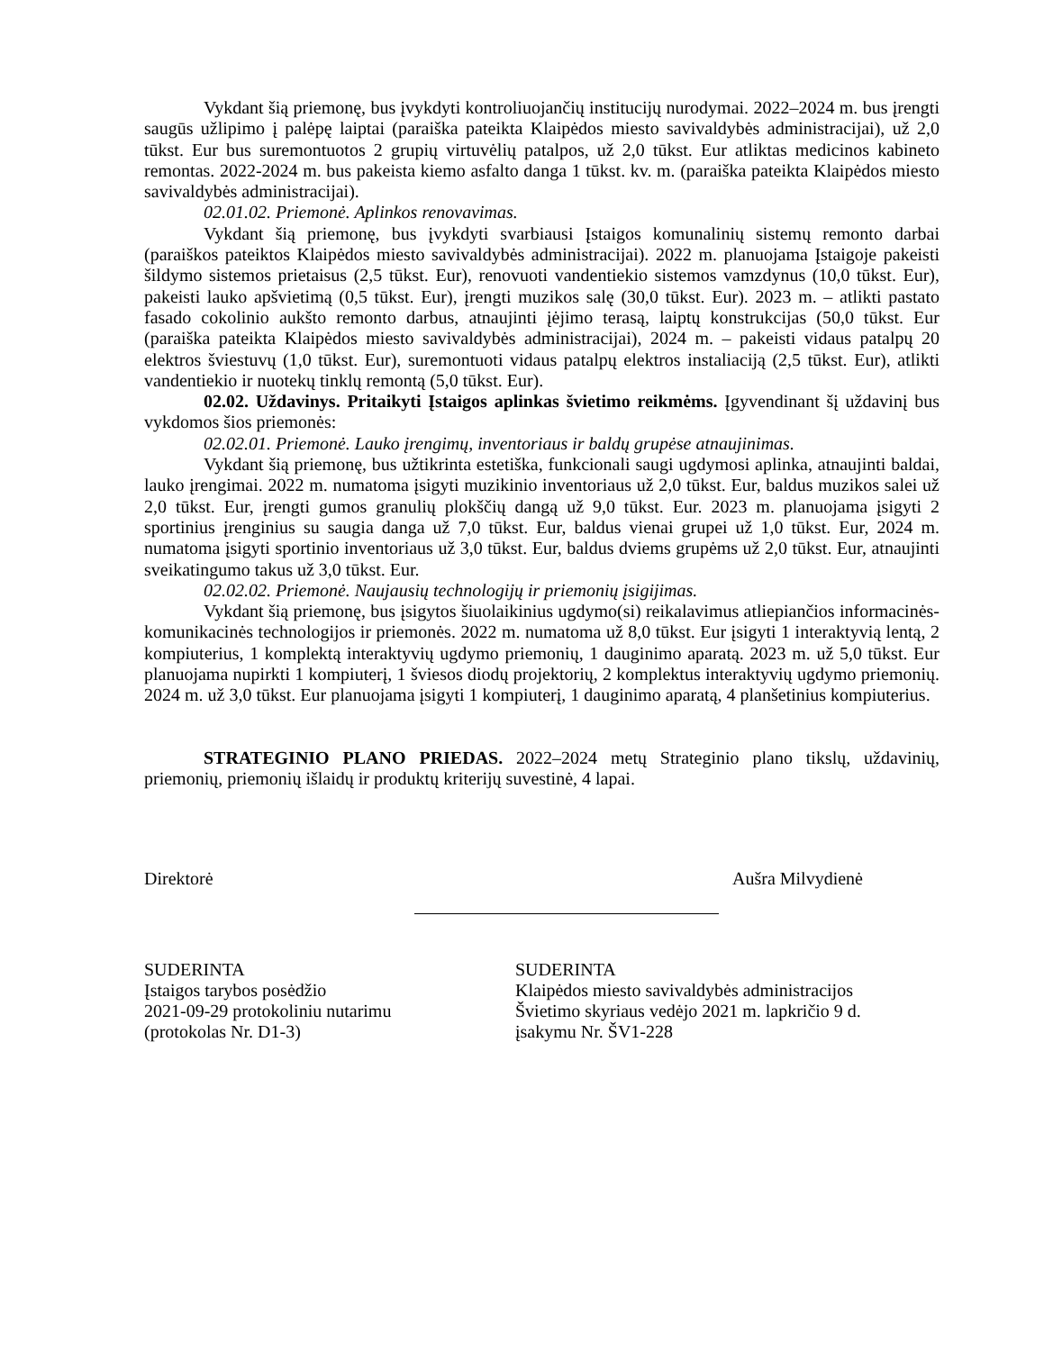Vykdant šią priemonę, bus įvykdyti kontroliuojančių institucijų nurodymai. 2022–2024 m. bus įrengti saugūs užlipimo į palėpę laiptai (paraiška pateikta Klaipėdos miesto savivaldybės administracijai), už 2,0 tūkst. Eur bus suremontuotos 2 grupių virtuvėlių patalpos, už 2,0 tūkst. Eur atliktas medicinos kabineto remontas. 2022-2024 m. bus pakeista kiemo asfalto danga 1 tūkst. kv. m. (paraiška pateikta Klaipėdos miesto savivaldybės administracijai).
02.01.02. Priemonė. Aplinkos renovavimas.
Vykdant šią priemonę, bus įvykdyti svarbiausi Įstaigos komunalinių sistemų remonto darbai (paraiškos pateiktos Klaipėdos miesto savivaldybės administracijai). 2022 m. planuojama Įstaigoje pakeisti šildymo sistemos prietaisus (2,5 tūkst. Eur), renovuoti vandentiekio sistemos vamzdynus (10,0 tūkst. Eur), pakeisti lauko apšvietimą (0,5 tūkst. Eur), įrengti muzikos salę (30,0 tūkst. Eur). 2023 m. – atlikti pastato fasado cokolinio aukšto remonto darbus, atnaujinti įėjimo terasą, laiptų konstrukcijas (50,0 tūkst. Eur (paraiška pateikta Klaipėdos miesto savivaldybės administracijai), 2024 m. – pakeisti vidaus patalpų 20 elektros šviestuvų (1,0 tūkst. Eur), suremontuoti vidaus patalpų elektros instaliaciją (2,5 tūkst. Eur), atlikti vandentiekio ir nuotekų tinklų remontą (5,0 tūkst. Eur).
02.02. Uždavinys. Pritaikyti Įstaigos aplinkas švietimo reikmėms. Įgyvendinant šį uždavinį bus vykdomos šios priemonės:
02.02.01. Priemonė. Lauko įrengimų, inventoriaus ir baldų grupėse atnaujinimas.
Vykdant šią priemonę, bus užtikrinta estetiška, funkcionali saugi ugdymosi aplinka, atnaujinti baldai, lauko įrengimai. 2022 m. numatoma įsigyti muzikinio inventoriaus už 2,0 tūkst. Eur, baldus muzikos salei už 2,0 tūkst. Eur, įrengti gumos granulių plokščių dangą už 9,0 tūkst. Eur. 2023 m. planuojama įsigyti 2 sportinius įrenginius su saugia danga už 7,0 tūkst. Eur, baldus vienai grupei už 1,0 tūkst. Eur, 2024 m. numatoma įsigyti sportinio inventoriaus už 3,0 tūkst. Eur, baldus dviems grupėms už 2,0 tūkst. Eur, atnaujinti sveikatingumo takus už 3,0 tūkst. Eur.
02.02.02. Priemonė. Naujausių technologijų ir priemonių įsigijimas.
Vykdant šią priemonę, bus įsigytos šiuolaikinius ugdymo(si) reikalavimus atliepiančios informacinės-komunikacinės technologijos ir priemonės. 2022 m. numatoma už 8,0 tūkst. Eur įsigyti 1 interaktyvią lentą, 2 kompiuterius, 1 komplektą interaktyvių ugdymo priemonių, 1 dauginimo aparatą. 2023 m. už 5,0 tūkst. Eur planuojama nupirkti 1 kompiuterį, 1 šviesos diodų projektorių, 2 komplektus interaktyvių ugdymo priemonių. 2024 m. už 3,0 tūkst. Eur planuojama įsigyti 1 kompiuterį, 1 dauginimo aparatą, 4 planšetinius kompiuterius.
STRATEGINIO PLANO PRIEDAS. 2022–2024 metų Strateginio plano tikslų, uždavinių, priemonių, priemonių išlaidų ir produktų kriterijų suvestinė, 4 lapai.
Direktorė Aušra Milvydienė
SUDERINTA
Įstaigos tarybos posėdžio
2021-09-29 protokoliniu nutarimu
(protokolas Nr. D1-3)
SUDERINTA
Klaipėdos miesto savivaldybės administracijos
Švietimo skyriaus vedėjo 2021 m. lapkričio 9 d.
įsakymu Nr. ŠV1-228